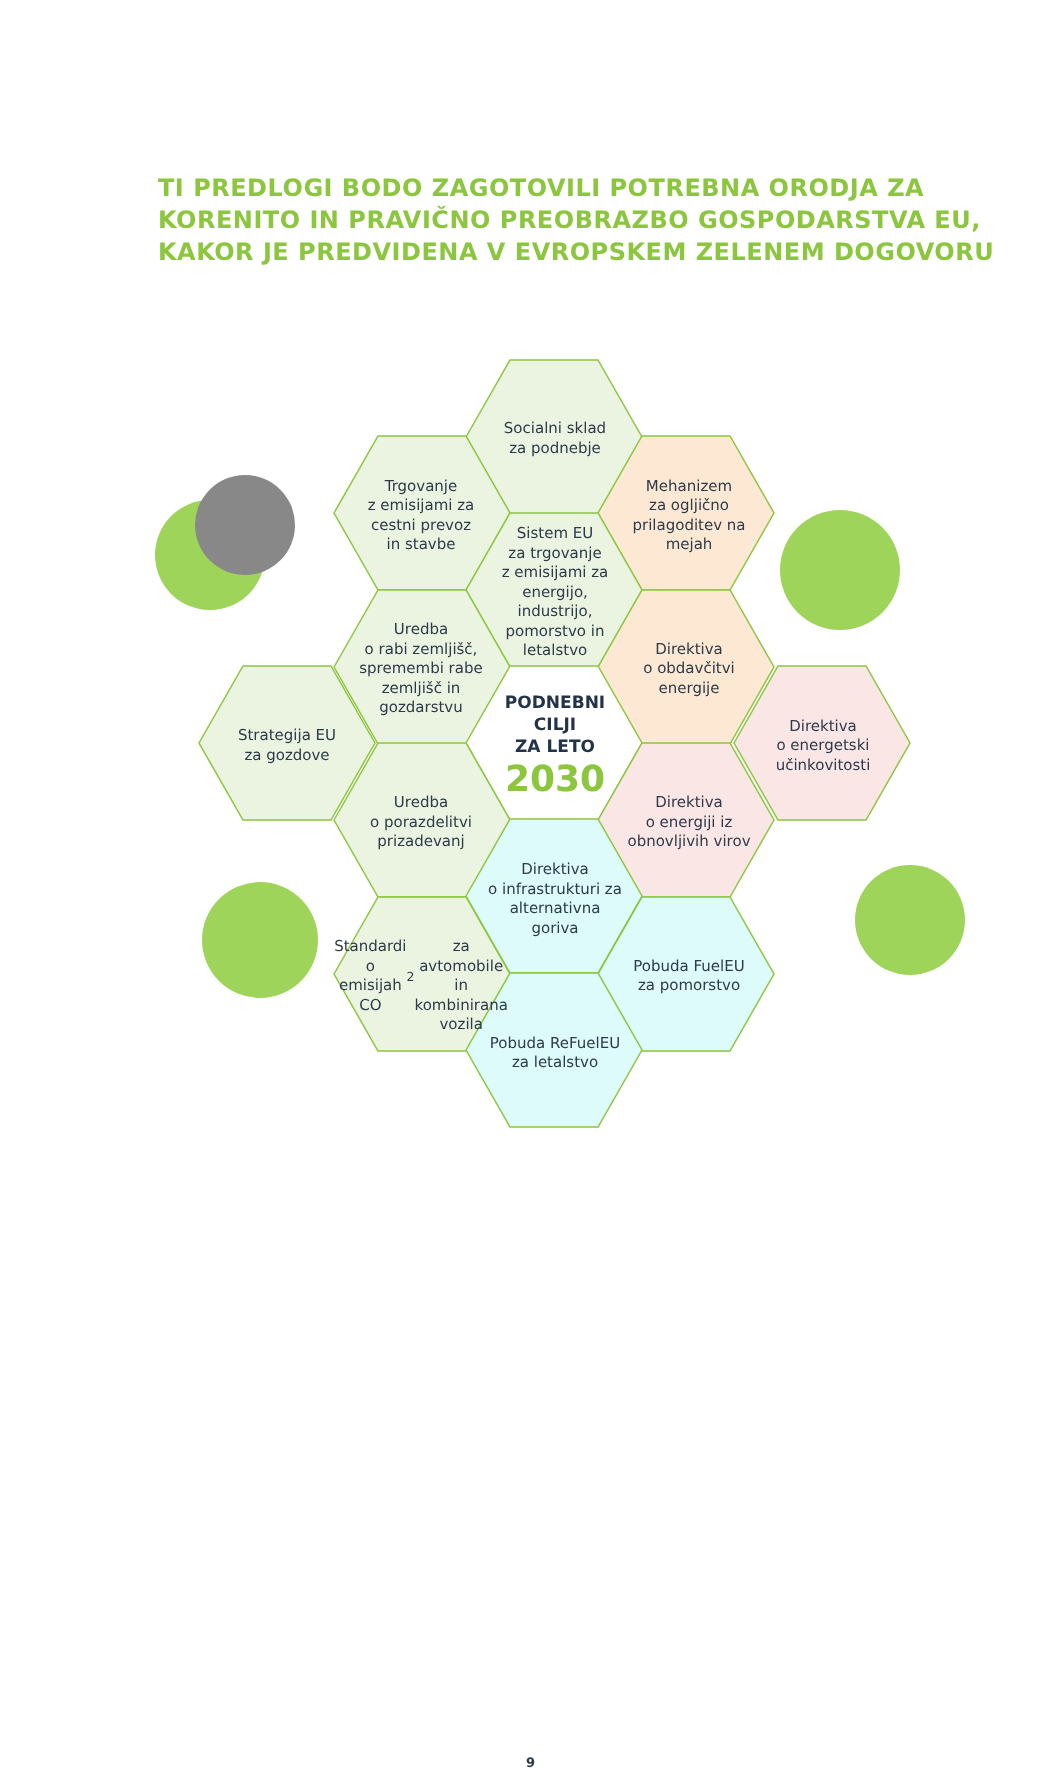TI PREDLOGI BODO ZAGOTOVILI POTREBNA ORODJA ZA KORENITO IN PRAVIČNO PREOBRAZBO GOSPODARSTVA EU, KAKOR JE PREDVIDENA V EVROPSKEM ZELENEM DOGOVORU
Socialni sklad
za podnebje
Trgovanje
z emisijami za
cestni prevoz
in stavbe
Mehanizem
za ogljično
prilagoditev na
mejah
Sistem EU
za trgovanje
z emisijami za
energijo, industrijo,
pomorstvo in
letalstvo
Uredba
o rabi zemljišč,
spremembi rabe
zemljišč in
gozdarstvu
Direktiva
o obdavčitvi
energije
Strategija EU
za gozdove
PODNEBNI
CILJI
ZA LETO
2030
Direktiva
o energetski
učinkovitosti
Uredba
o porazdelitvi
prizadevanj
Direktiva
o energiji iz
obnovljivih virov
Direktiva
o infrastrukturi za
alternativna goriva
Standardi
o emisijah CO<sub>2</sub>
za avtomobile in
kombinirana
vozila
Pobuda FuelEU
za pomorstvo
Pobuda ReFuelEU
za letalstvo
9